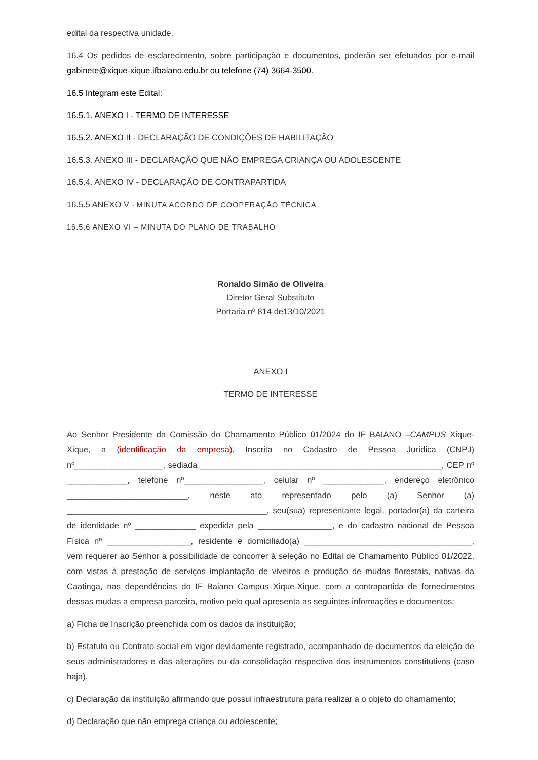edital da respectiva unidade.
16.4 Os pedidos de esclarecimento, sobre participação e documentos, poderão ser efetuados por e-mail gabinete@xique-xique.ifbaiano.edu.br ou telefone (74) 3664-3500.
16.5 Integram este Edital:
16.5.1. ANEXO I - TERMO DE INTERESSE
16.5.2. ANEXO II - DECLARAÇÃO DE CONDIÇÕES DE HABILITAÇÃO
16.5.3. ANEXO III - DECLARAÇÃO QUE NÃO EMPREGA CRIANÇA OU ADOLESCENTE
16.5.4. ANEXO IV - DECLARAÇÃO DE CONTRAPARTIDA
16.5.5 ANEXO V - MINUTA ACORDO DE COOPERAÇÃO TÉCNICA
16.5.6 ANEXO VI – MINUTA DO PLANO DE TRABALHO
Ronaldo Simão de Oliveira
Diretor Geral Substituto
Portaria nº 814 de13/10/2021
ANEXO I
TERMO DE INTERESSE
Ao Senhor Presidente da Comissão do Chamamento Público 01/2024 do IF BAIANO –CAMPUS Xique-Xique, a (identificação da empresa), Inscrita no Cadastro de Pessoa Jurídica (CNPJ) nº___________________, sediada ____________________________________________________, CEP nº _____________, telefone nº_________________, celular nº _____________, endereço eletrônico __________________________, neste ato representado pelo (a) Senhor (a) ___________________________________________, seu(sua) representante legal, portador(a) da carteira de identidade nº _____________ expedida pela ________________, e do cadastro nacional de Pessoa Física nº __________________, residente e domiciliado(a) ____________________________________, vem requerer ao Senhor a possibilidade de concorrer à seleção no Edital de Chamamento Público 01/2022, com vistas à prestação de serviços implantação de viveiros e produção de mudas florestais, nativas da Caatinga, nas dependências do IF Baiano Campus Xique-Xique, com a contrapartida de fornecimentos dessas mudas a empresa parceira, motivo pelo qual apresenta as seguintes informações e documentos:
a) Ficha de Inscrição preenchida com os dados da instituição;
b) Estatuto ou Contrato social em vigor devidamente registrado, acompanhado de documentos da eleição de seus administradores e das alterações ou da consolidação respectiva dos instrumentos constitutivos (caso haja).
c) Declaração da instituição afirmando que possui infraestrutura para realizar a o objeto do chamamento;
d) Declaração que não emprega criança ou adolescente;